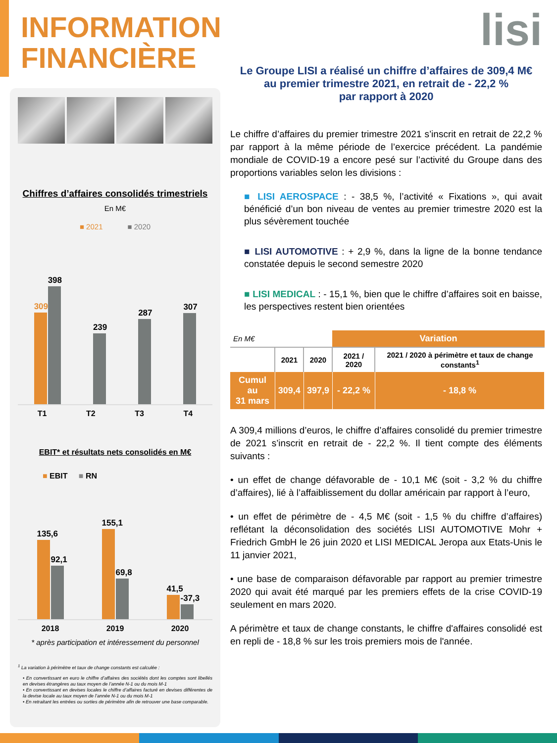INFORMATION
FINANCIÈRE
Chiffres d’affaires consolidés trimestriels
En M€
■ 2021 ■ 2020
309
398
239
287
307
T1 T2 T3 T4
EBIT* et résultats nets consolidés en M€
■ EBIT ■ RN
135,6
92,1
155,1
69,8
41,5
-37,3
2018 2019 2020
* après participation et intéressement du personnel
<sup>1</sup> La variation à périmètre et taux de change constants est calculée :
• En convertissant en euro le chiffre d’affaires des sociétés dont les comptes sont libellés en devises étrangères au taux moyen de l’année N-1 ou du mois M-1
• En convertissant en devises locales le chiffre d’affaires facturé en devises différentes de la devise locale au taux moyen de l’année N-1 ou du mois M-1
• En retraitant les entrées ou sorties de périmètre afin de retrouver une base comparable.
lisi
Le Groupe LISI a réalisé un chiffre d’affaires de 309,4 M€
au premier trimestre 2021, en retrait de - 22,2 %
par rapport à 2020
Le chiffre d’affaires du premier trimestre 2021 s’inscrit en retrait de 22,2 % par rapport à la même période de l’exercice précédent. La pandémie mondiale de COVID-19 a encore pesé sur l’activité du Groupe dans des proportions variables selon les divisions :
■ LISI AEROSPACE : - 38,5 %, l’activité « Fixations », qui avait bénéficié d’un bon niveau de ventes au premier trimestre 2020 est la plus sévèrement touchée
■ LISI AUTOMOTIVE : + 2,9 %, dans la ligne de la bonne tendance constatée depuis le second semestre 2020
■ LISI MEDICAL : - 15,1 %, bien que le chiffre d’affaires soit en baisse, les perspectives restent bien orientées
| En M€ | | | Variation | |
| | 2021 | 2020 | 2021 / 2020 | 2021 / 2020 à périmètre et taux de change constants<sup>1</sup> |
| Cumul au 31 mars | 309,4 | 397,9 | - 22,2 % | - 18,8 % |
A 309,4 millions d’euros, le chiffre d’affaires consolidé du premier trimestre de 2021 s’inscrit en retrait de - 22,2 %. Il tient compte des éléments suivants :
• un effet de change défavorable de - 10,1 M€ (soit - 3,2 % du chiffre d’affaires), lié à l’affaiblissement du dollar américain par rapport à l’euro,
• un effet de périmètre de - 4,5 M€ (soit - 1,5 % du chiffre d’affaires) reflétant la déconsolidation des sociétés LISI AUTOMOTIVE Mohr + Friedrich GmbH le 26 juin 2020 et LISI MEDICAL Jeropa aux Etats-Unis le 11 janvier 2021,
• une base de comparaison défavorable par rapport au premier trimestre 2020 qui avait été marqué par les premiers effets de la crise COVID-19 seulement en mars 2020.
A périmètre et taux de change constants, le chiffre d'affaires consolidé est en repli de - 18,8 % sur les trois premiers mois de l'année.